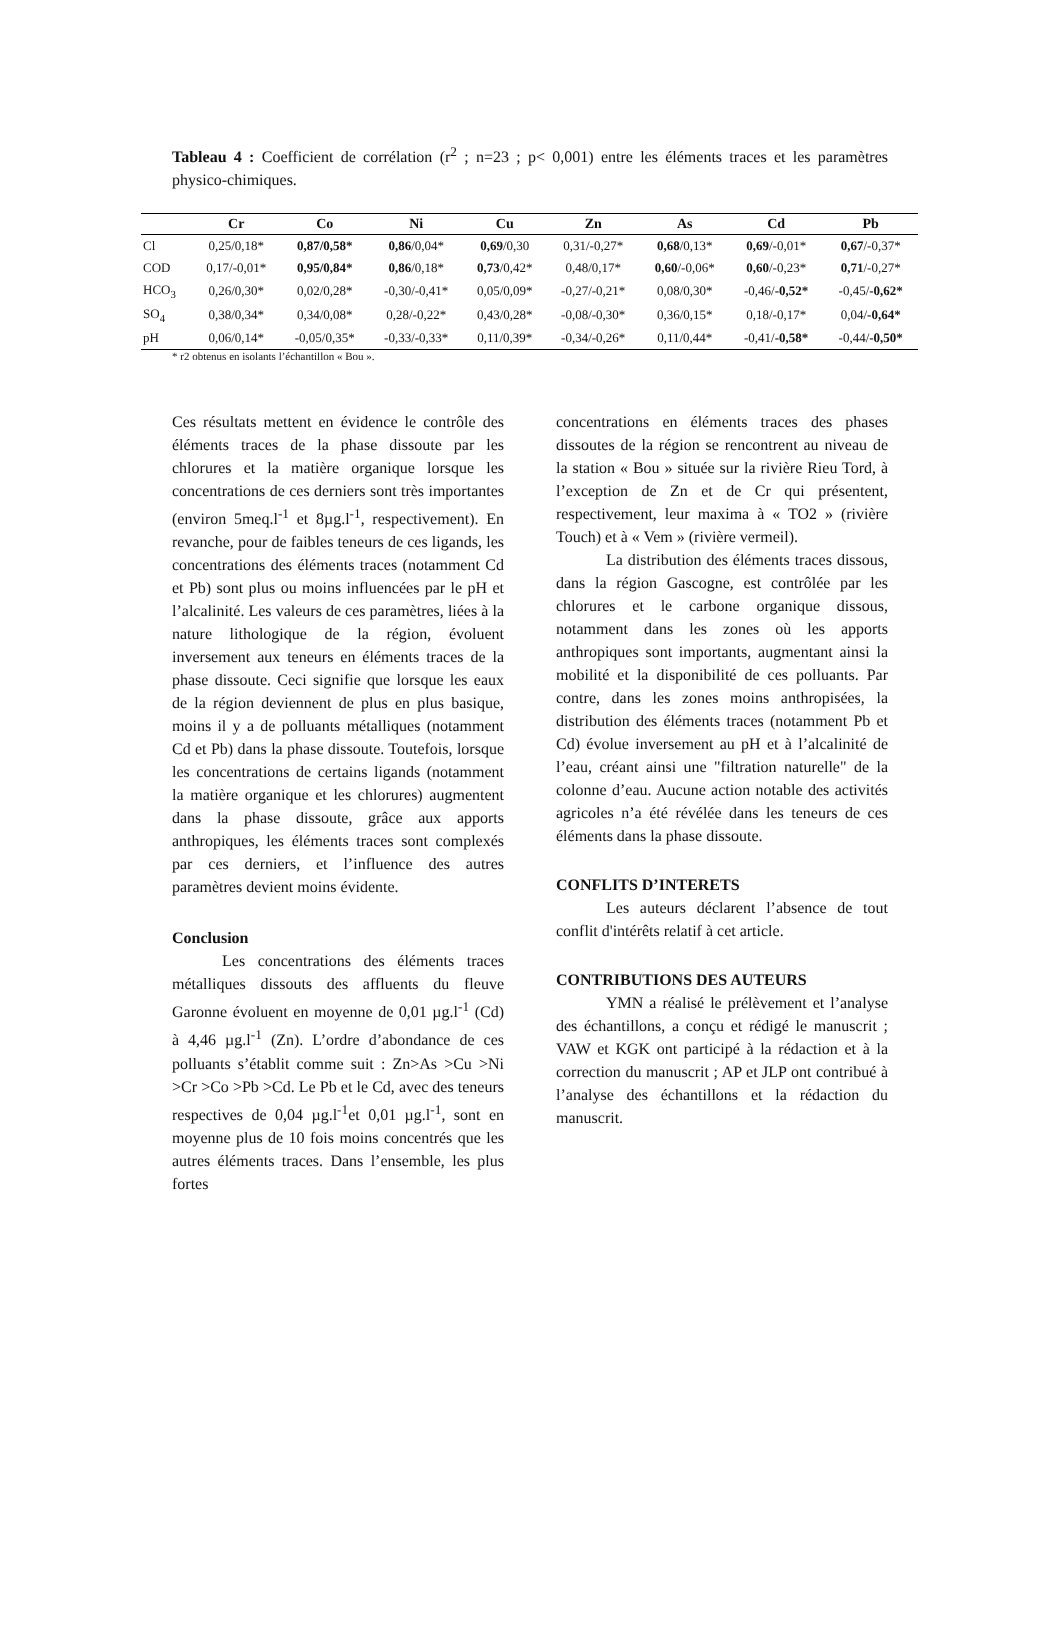Tableau 4 : Coefficient de corrélation (r<sup>2</sup> ; n=23 ; p< 0,001) entre les éléments traces et les paramètres physico-chimiques.
| | Cr | Co | Ni | Cu | Zn | As | Cd | Pb |
| --- | --- | --- | --- | --- | --- | --- | --- | --- |
| Cl | 0,25/0,18* | 0,87/0,58* | 0,86 /0,04* | 0,69 /0,30 | 0,31/-0,27* | 0,68 /0,13* | 0,69 /-0,01* | 0,67 /-0,37* |
| COD | 0,17/-0,01* | 0,95/0,84* | 0,86 /0,18* | 0,73 /0,42* | 0,48/0,17* | 0,60 /-0,06* | 0,60 /-0,23* | 0,71 /-0,27* |
| HCO<sub>3</sub> | 0,26/0,30* | 0,02/0,28* | -0,30/-0,41* | 0,05/0,09* | -0,27/-0,21* | 0,08/0,30* | -0,46/ -0,52* | -0,45/ -0,62* |
| SO<sub>4</sub> | 0,38/0,34* | 0,34/0,08* | 0,28/-0,22* | 0,43/0,28* | -0,08/-0,30* | 0,36/0,15* | 0,18/-0,17* | 0,04/ -0,64* |
| pH | 0,06/0,14* | -0,05/0,35* | -0,33/-0,33* | 0,11/0,39* | -0,34/-0,26* | 0,11/0,44* | -0,41/ -0,58* | -0,44/ -0,50* |
* r2 obtenus en isolants l’échantillon « Bou ».
Ces résultats mettent en évidence le contrôle des éléments traces de la phase dissoute par les chlorures et la matière organique lorsque les concentrations de ces derniers sont très importantes (environ 5meq.l<sup>-1</sup> et 8µg.l<sup>-1</sup>, respectivement). En revanche, pour de faibles teneurs de ces ligands, les concentrations des éléments traces (notamment Cd et Pb) sont plus ou moins influencées par le pH et l’alcalinité. Les valeurs de ces paramètres, liées à la nature lithologique de la région, évoluent inversement aux teneurs en éléments traces de la phase dissoute. Ceci signifie que lorsque les eaux de la région deviennent de plus en plus basique, moins il y a de polluants métalliques (notamment Cd et Pb) dans la phase dissoute. Toutefois, lorsque les concentrations de certains ligands (notamment la matière organique et les chlorures) augmentent dans la phase dissoute, grâce aux apports anthropiques, les éléments traces sont complexés par ces derniers, et l’influence des autres paramètres devient moins évidente.
Conclusion
Les concentrations des éléments traces métalliques dissouts des affluents du fleuve Garonne évoluent en moyenne de 0,01 µg.l<sup>-1</sup> (Cd) à 4,46 µg.l<sup>-1</sup> (Zn). L’ordre d’abondance de ces polluants s’établit comme suit : Zn>As >Cu >Ni >Cr >Co >Pb >Cd. Le Pb et le Cd, avec des teneurs respectives de 0,04 µg.l<sup>-1</sup>et 0,01 µg.l<sup>-1</sup>, sont en moyenne plus de 10 fois moins concentrés que les autres éléments traces. Dans l’ensemble, les plus fortes
concentrations en éléments traces des phases dissoutes de la région se rencontrent au niveau de la station « Bou » située sur la rivière Rieu Tord, à l’exception de Zn et de Cr qui présentent, respectivement, leur maxima à « TO2 » (rivière Touch) et à « Vem » (rivière vermeil).
La distribution des éléments traces dissous, dans la région Gascogne, est contrôlée par les chlorures et le carbone organique dissous, notamment dans les zones où les apports anthropiques sont importants, augmentant ainsi la mobilité et la disponibilité de ces polluants. Par contre, dans les zones moins anthropisées, la distribution des éléments traces (notamment Pb et Cd) évolue inversement au pH et à l’alcalinité de l’eau, créant ainsi une "filtration naturelle" de la colonne d’eau. Aucune action notable des activités agricoles n’a été révélée dans les teneurs de ces éléments dans la phase dissoute.
CONFLITS D’INTERETS
Les auteurs déclarent l’absence de tout conflit d'intérêts relatif à cet article.
CONTRIBUTIONS DES AUTEURS
YMN a réalisé le prélèvement et l’analyse des échantillons, a conçu et rédigé le manuscrit ; VAW et KGK ont participé à la rédaction et à la correction du manuscrit ; AP et JLP ont contribué à l’analyse des échantillons et la rédaction du manuscrit.